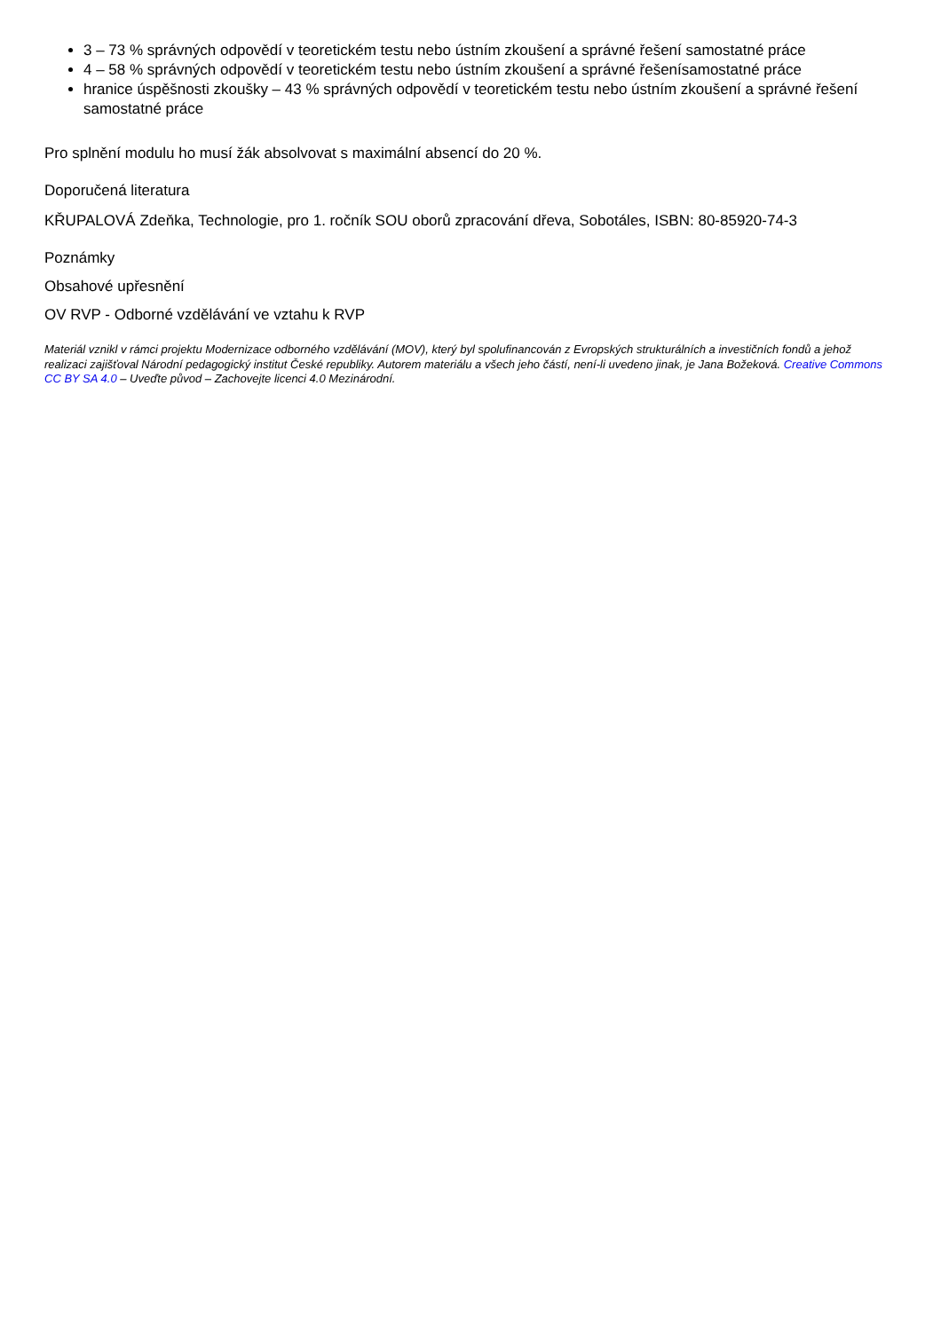3 – 73 % správných odpovědí v teoretickém testu nebo ústním zkoušení a správné řešení samostatné práce
4 – 58 % správných odpovědí v teoretickém testu nebo ústním zkoušení a správné řešenísamostatné práce
hranice úspěšnosti zkoušky – 43 % správných odpovědí v teoretickém testu nebo ústním zkoušení a správné řešení samostatné práce
Pro splnění modulu ho musí žák absolvovat s maximální absencí do 20 %.
Doporučená literatura
KŘUPALOVÁ Zdeňka, Technologie, pro 1. ročník SOU oborů zpracování dřeva, Sobotáles, ISBN: 80-85920-74-3
Poznámky
Obsahové upřesnění
OV RVP - Odborné vzdělávání ve vztahu k RVP
Materiál vznikl v rámci projektu Modernizace odborného vzdělávání (MOV), který byl spolufinancován z Evropských strukturálních a investičních fondů a jehož realizaci zajišťoval Národní pedagogický institut České republiky. Autorem materiálu a všech jeho částí, není-li uvedeno jinak, je Jana Božeková. Creative Commons CC BY SA 4.0 – Uveďte původ – Zachovejte licenci 4.0 Mezinárodní.